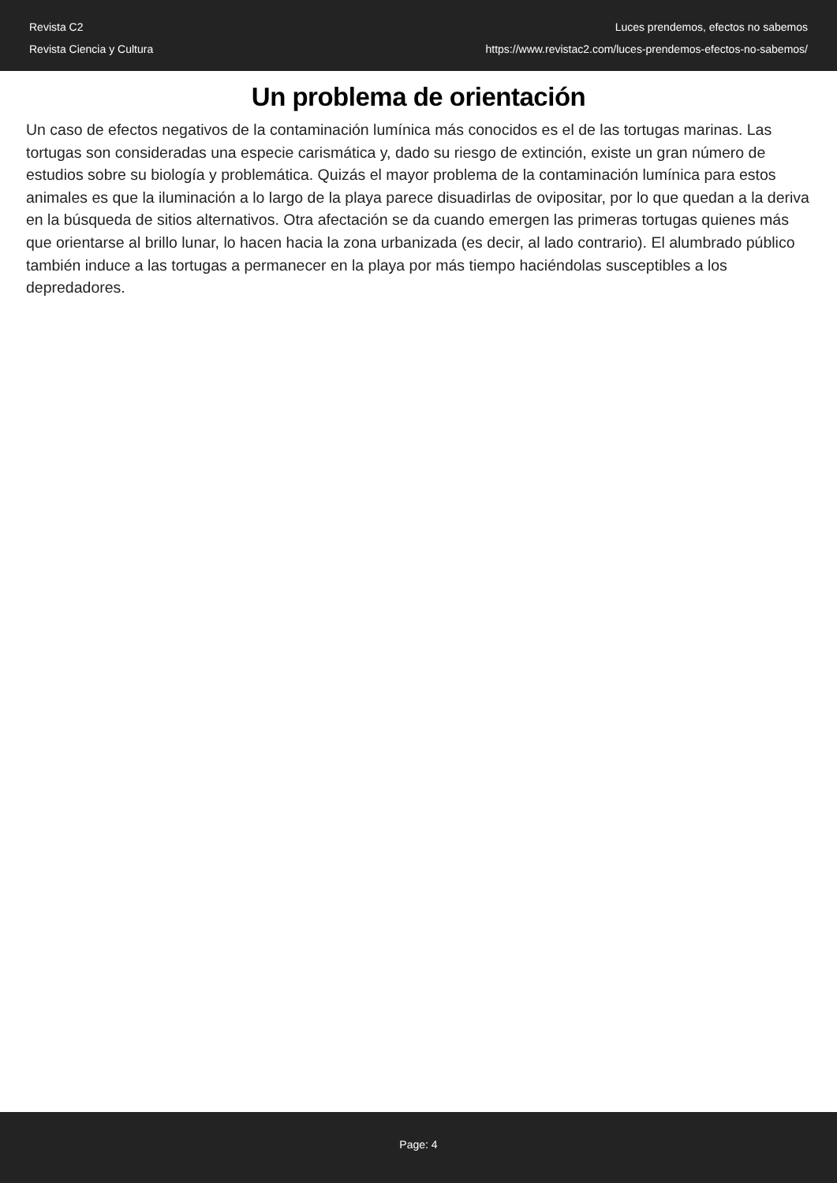Revista C2
Revista Ciencia y Cultura
Luces prendemos, efectos no sabemos
https://www.revistac2.com/luces-prendemos-efectos-no-sabemos/
Un problema de orientación
Un caso de efectos negativos de la contaminación lumínica más conocidos es el de las tortugas marinas. Las tortugas son consideradas una especie carismática y, dado su riesgo de extinción, existe un gran número de estudios sobre su biología y problemática. Quizás el mayor problema de la contaminación lumínica para estos animales es que la iluminación a lo largo de la playa parece disuadirlas de ovipositar, por lo que quedan a la deriva en la búsqueda de sitios alternativos. Otra afectación se da cuando emergen las primeras tortugas quienes más que orientarse al brillo lunar, lo hacen hacia la zona urbanizada (es decir, al lado contrario). El alumbrado público también induce a las tortugas a permanecer en la playa por más tiempo haciéndolas susceptibles a los depredadores.
Page: 4